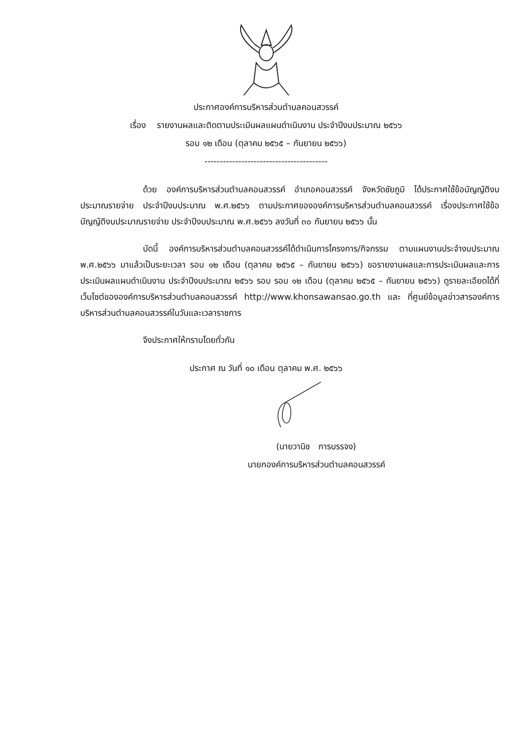ประกาศองค์การบริหารส่วนตำบลคอนสวรรค์
เรื่อง รายงานผลและติดตามประเมินผลแผนดำเนินงาน ประจำปีงบประมาณ ๒๕๖๖
รอบ ๑๒ เดือน (ตุลาคม ๒๕๖๕ – กันยายน ๒๕๖๖)
----------------------------------------
ด้วย องค์การบริหารส่วนตำบลคอนสวรรค์ อำเภอคอนสวรรค์ จังหวัดชัยภูมิ ได้ประกาศใช้ข้อบัญญัติงบประมาณรายจ่าย ประจำปีงบประมาณ พ.ศ.๒๕๖๖ ตามประกาศขององค์การบริหารส่วนตำบลคอนสวรรค์ เรื่องประกาศใช้ข้อบัญญัติงบประมาณรายจ่าย ประจำปีงบประมาณ พ.ศ.๒๕๖๖ ลงวันที่ ๓๐ กันยายน ๒๕๖๖ นั้น
บัดนี้ องค์การบริหารส่วนตำบลคอนสวรรค์ได้ดำเนินการโครงการ/กิจกรรม ตามแผนงานประจำงบประมาณ พ.ศ.๒๕๖๖ มาแล้วเป็นระยะเวลา รอบ ๑๒ เดือน (ตุลาคม ๒๕๖๕ – กันยายน ๒๕๖๖) ขอรายงานผลและการประเมินผลและการประเมินผลแผนดำเนินงาน ประจำปีงบประมาณ ๒๕๖๖ รอบ รอบ ๑๒ เดือน (ตุลาคม ๒๕๖๕ – กันยายน ๒๕๖๖) ดูรายละเอียดได้ที่เว็บไซต์ขององค์การบริหารส่วนตำบลคอนสวรรค์ http://www.khonsawansao.go.th และ ที่ศูนย์ข้อมูลข่าวสารองค์การบริหารส่วนตำบลคอนสวรรค์ในวันและเวลาราชการ
จึงประกาศให้ทราบโดยทั่วกัน
ประกาศ ณ วันที่ ๑๐ เดือน ตุลาคม พ.ศ. ๒๕๖๖
(นายวานิช การบรรจง)
นายกองค์การบริหารส่วนตำบลคอนสวรรค์